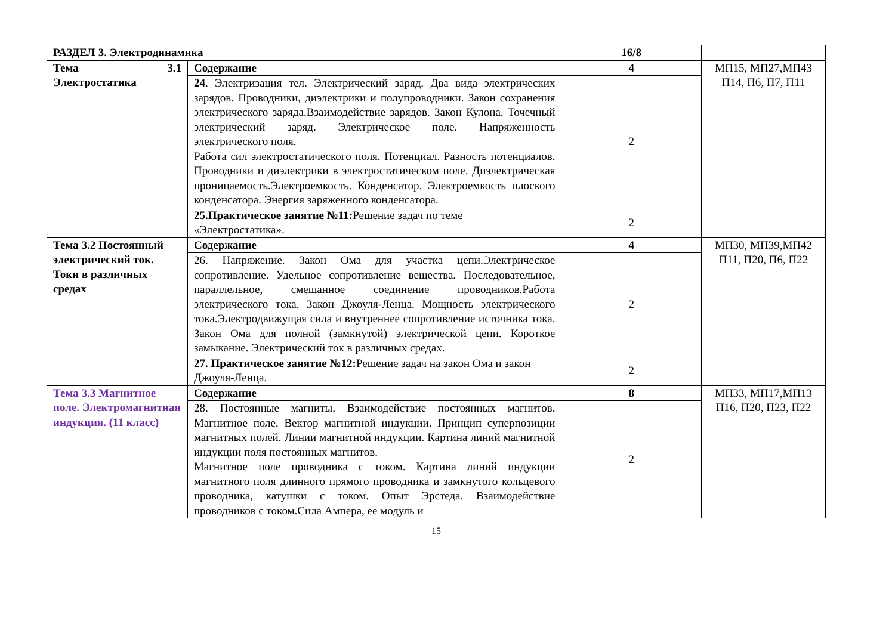| РАЗДЕЛ 3. Электродинамика | | 16/8 | |
| Тема 3.1 Электростатика | Содержание | 4 | МП15, МП27,МП43 П14, П6, П7, П11 |
| | 24 . Электризация тел. Электрический заряд. Два вида электрических зарядов. Проводники, диэлектрики и полупроводники. Закон сохранения электрического заряда.Взаимодействие зарядов. Закон Кулона. Точечный электрический заряд. Электрическое поле. Напряженность электрического поля. Работа сил электростатического поля. Потенциал. Разность потенциалов. Проводники и диэлектрики в электростатическом поле. Диэлектрическая проницаемость.Электроемкость. Конденсатор. Электроемкость плоского конденсатора. Энергия заряженного конденсатора. | 2 | |
| | 25.Практическое занятие №11: Решение задач по теме «Электростатика». | 2 | |
| Тема 3.2 Постоянный электрический ток. Токи в различных средах | Содержание | 4 | МП30, МП39,МП42 П11, П20, П6, П22 |
| | 26. Напряжение. Закон Ома для участка цепи.Электрическое сопротивление. Удельное сопротивление вещества. Последовательное, параллельное, смешанное соединение проводников.Работа электрического тока. Закон Джоуля-Ленца. Мощность электрического тока.Электродвижущая сила и внутреннее сопротивление источника тока. Закон Ома для полной (замкнутой) электрической цепи. Короткое замыкание. Электрический ток в различных средах. | 2 | |
| | 27. Практическое занятие №12: Решение задач на закон Ома и закон Джоуля-Ленца. | 2 | |
| Тема 3.3 Магнитное поле. Электромагнитная индукция. (11 класс) | Содержание | 8 | МП33, МП17,МП13 П16, П20, П23, П22 |
| | 28. Постоянные магниты. Взаимодействие постоянных магнитов. Магнитное поле. Вектор магнитной индукции. Принцип суперпозиции магнитных полей. Линии магнитной индукции. Картина линий магнитной индукции поля постоянных магнитов. Магнитное поле проводника с током. Картина линий индукции магнитного поля длинного прямого проводника и замкнутого кольцевого проводника, катушки с током. Опыт Эрстеда. Взаимодействие проводников с током.Сила Ампера, ее модуль и | 2 | |
15